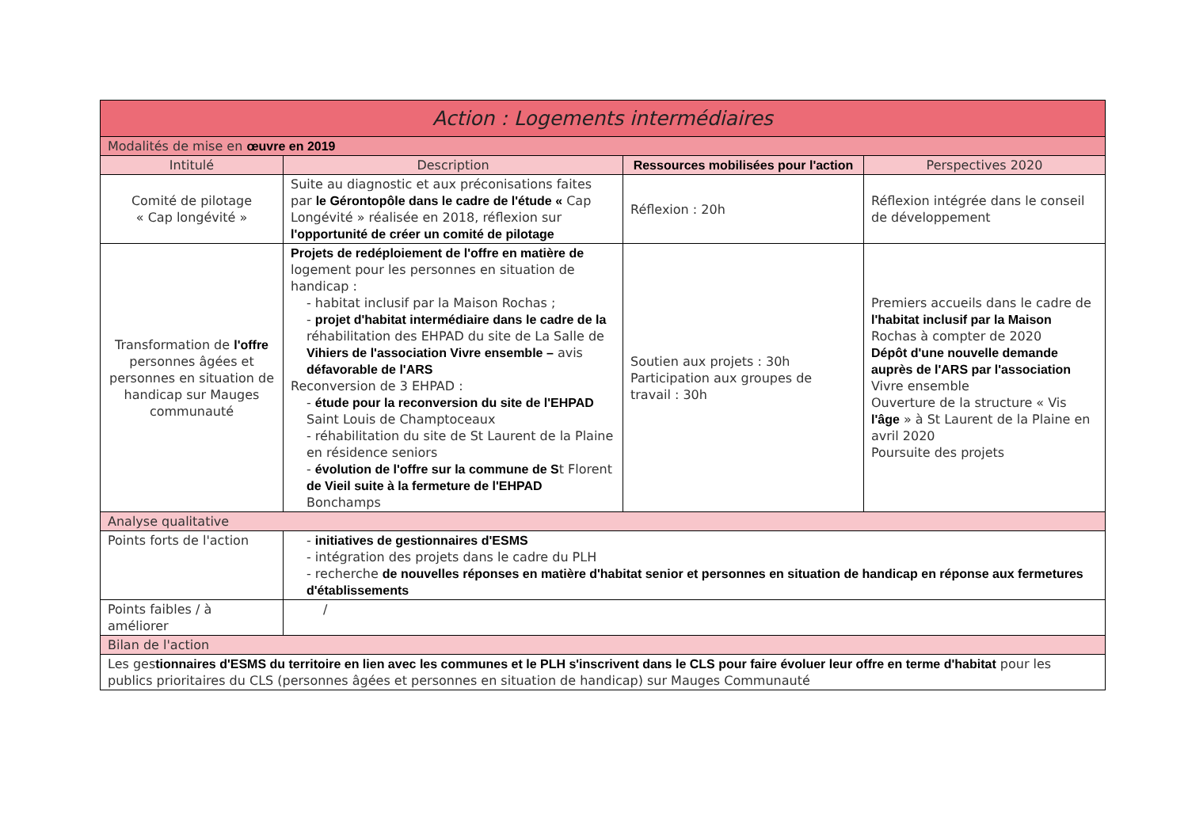| Action : Logements intermédiaires | | | |
| --- | --- | --- | --- |
| Modalités de mise en œuvre en 2019 | | | |
| Intitulé | Description | Ressources mobilisées pour l'action | Perspectives 2020 |
| Comité de pilotage « Cap longévité » | Suite au diagnostic et aux préconisations faites par le Gérontopôle dans le cadre de l'étude « Cap Longévité » réalisée en 2018, réflexion sur l'opportunité de créer un comité de pilotage | Réflexion : 20h | Réflexion intégrée dans le conseil de développement |
| Transformation de l'offre personnes âgées et personnes en situation de handicap sur Mauges communauté | Projets de redéploiement de l'offre en matière de logement pour les personnes en situation de handicap : - habitat inclusif par la Maison Rochas ; - projet d'habitat intermédiaire dans le cadre de la réhabilitation des EHPAD du site de La Salle de Vihiers de l'association Vivre ensemble – avis défavorable de l'ARS Reconversion de 3 EHPAD : - étude pour la reconversion du site de l'EHPAD Saint Louis de Champtoceaux - réhabilitation du site de St Laurent de la Plaine en résidence seniors - évolution de l'offre sur la commune de S t Florent de Vieil suite à la fermeture de l'EHPAD Bonchamps | Soutien aux projets : 30h Participation aux groupes de travail : 30h | Premiers accueils dans le cadre de l'habitat inclusif par la Maison Rochas à compter de 2020 Dépôt d'une nouvelle demande auprès de l'ARS par l'association Vivre ensemble Ouverture de la structure « Vis l'âge » à St Laurent de la Plaine en avril 2020 Poursuite des projets |
| Analyse qualitative | | | |
| Points forts de l'action | - initiatives de gestionnaires d'ESMS - intégration des projets dans le cadre du PLH - recherche de nouvelles réponses en matière d'habitat senior et personnes en situation de handicap en réponse aux fermetures d'établissements | | |
| Points faibles / à améliorer | / | | |
| Bilan de l'action | | | |
| Les ges tionnaires d'ESMS du territoire en lien avec les communes et le PLH s'inscrivent dans le CLS pour faire évoluer leur offre en terme d'habitat pour les publics prioritaires du CLS (personnes âgées et personnes en situation de handicap) sur Mauges Communauté | | | |